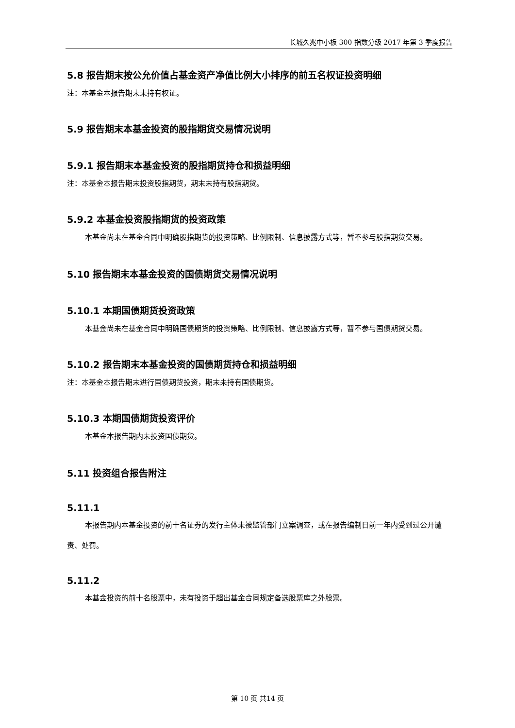长城久兆中小板 300 指数分级 2017 年第 3 季度报告
5.8 报告期末按公允价值占基金资产净值比例大小排序的前五名权证投资明细
注：本基金本报告期末未持有权证。
5.9 报告期末本基金投资的股指期货交易情况说明
5.9.1 报告期末本基金投资的股指期货持仓和损益明细
注：本基金本报告期末投资股指期货，期末未持有股指期货。
5.9.2 本基金投资股指期货的投资政策
本基金尚未在基金合同中明确股指期货的投资策略、比例限制、信息披露方式等，暂不参与股指期货交易。
5.10 报告期末本基金投资的国债期货交易情况说明
5.10.1 本期国债期货投资政策
本基金尚未在基金合同中明确国债期货的投资策略、比例限制、信息披露方式等，暂不参与国债期货交易。
5.10.2 报告期末本基金投资的国债期货持仓和损益明细
注：本基金本报告期末进行国债期货投资，期末未持有国债期货。
5.10.3 本期国债期货投资评价
本基金本报告期内未投资国债期货。
5.11 投资组合报告附注
5.11.1
本报告期内本基金投资的前十名证券的发行主体未被监管部门立案调查，或在报告编制日前一年内受到过公开谴责、处罚。
5.11.2
本基金投资的前十名股票中，未有投资于超出基金合同规定备选股票库之外股票。
第 10 页 共14 页